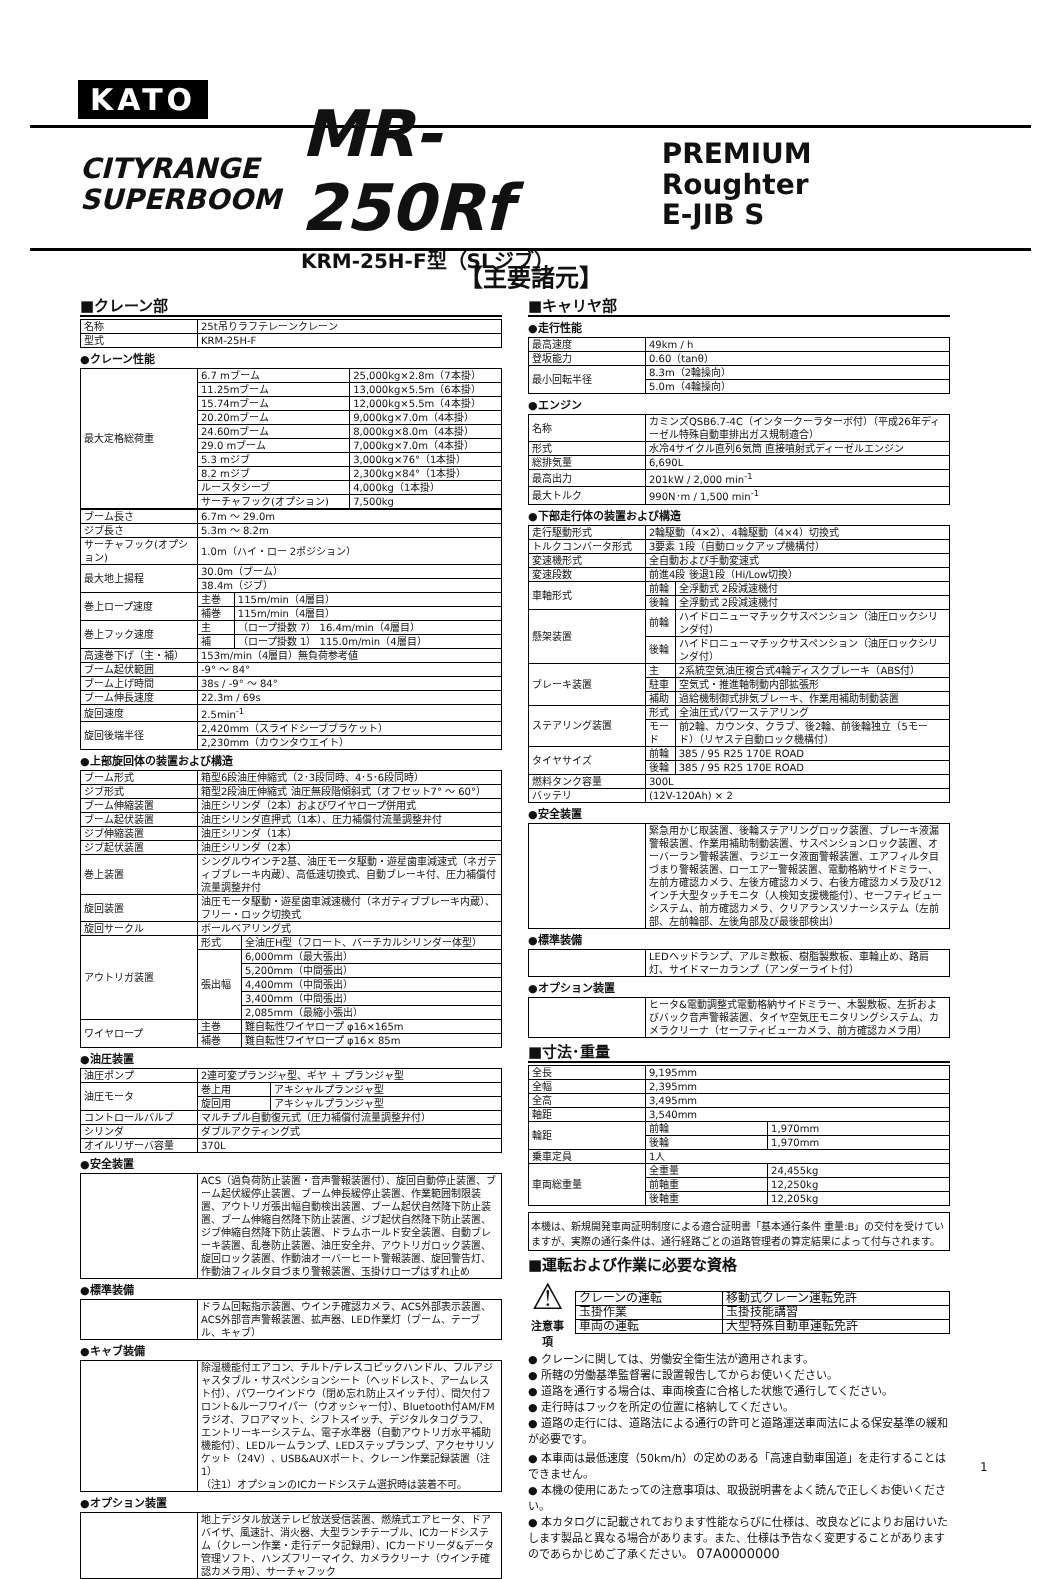KATO
CITYRANGE
SUPERBOOM
MR-250Rf
KRM-25H-F型（SLジブ）
PREMIUM Roughter
E-JIB S
【主要諸元】
■クレーン部
| 名称 | 25t吊りラフテレーンクレーン |
| 型式 | KRM-25H-F |
●クレーン性能
| 最大定格総荷重 | 6.7 mブーム | 25,000kg×2.8m（7本掛） |
| | 11.25mブーム | 13,000kg×5.5m（6本掛） |
| | 15.74mブーム | 12,000kg×5.5m（4本掛） |
| | 20.20mブーム | 9,000kg×7.0m（4本掛） |
| | 24.60mブーム | 8,000kg×8.0m（4本掛） |
| | 29.0 mブーム | 7,000kg×7.0m（4本掛） |
| | 5.3 mジブ | 3,000kg×76°（1本掛） |
| | 8.2 mジブ | 2,300kg×84°（1本掛） |
| | ルースタシーブ | 4,000kg（1本掛） |
| | サーチャフック(オプション) | 7,500kg |
| ブーム長さ | 6.7m ～ 29.0m | |
| ジブ長さ | 5.3m ～ 8.2m | |
| サーチャフック(オプション) | 1.0m（ハイ・ロー 2ポジション） | |
| 最大地上揚程 | 30.0m（ブーム） | |
| | 38.4m（ジブ） | |
| 巻上ロープ速度 | 主巻 | 115m/min（4層目） |
| | 補巻 | 115m/min（4層目） |
| 巻上フック速度 | 主 | （ロープ掛数 7） 16.4m/min（4層目） |
| | 補 | （ロープ掛数 1） 115.0m/min（4層目） |
| 高速巻下げ（主・補） | 153m/min（4層目）無負荷参考値 | |
| ブーム起伏範囲 | -9° ～ 84° | |
| ブーム上げ時間 | 38s / -9° ～ 84° | |
| ブーム伸長速度 | 22.3m / 69s | |
| 旋回速度 | 2.5min<sup>-1</sup> | |
| 旋回後端半径 | 2,420mm（スライドシーブブラケット） | |
| | 2,230mm（カウンタウエイト） | |
●上部旋回体の装置および構造
| ブーム形式 | 箱型6段油圧伸縮式（2･3段同時、4･5･6段同時） | |
| ジブ形式 | 箱型2段油圧伸縮式 油圧無段階傾斜式（オフセット7° ～ 60°） | |
| ブーム伸縮装置 | 油圧シリンダ（2本）およびワイヤロープ併用式 | |
| ブーム起伏装置 | 油圧シリンダ直押式（1本）、圧力補償付流量調整弁付 | |
| ジブ伸縮装置 | 油圧シリンダ（1本） | |
| ジブ起伏装置 | 油圧シリンダ（2本） | |
| 巻上装置 | シングルウインチ2基、油圧モータ駆動・遊星歯車減速式（ネガティブブレーキ内蔵）、高低速切換式、自動ブレーキ付、圧力補償付流量調整弁付 | |
| 旋回装置 | 油圧モータ駆動・遊星歯車減速機付（ネガティブブレーキ内蔵）、フリー・ロック切換式 | |
| 旋回サークル | ボールベアリング式 | |
| アウトリガ装置 | 形式 | 全油圧H型（フロート、バーチカルシリンダー体型） |
| | 張出幅 | 6,000mm（最大張出） |
| | | 5,200mm（中間張出） |
| | | 4,400mm（中間張出） |
| | | 3,400mm（中間張出） |
| | | 2,085mm（最縮小張出） |
| ワイヤロープ | 主巻 | 難自転性ワイヤロープ φ16×165m |
| | 補巻 | 難自転性ワイヤロープ φ16× 85m |
●油圧装置
| 油圧ポンプ | 2連可変プランジャ型、ギヤ ＋ プランジャ型 | |
| 油圧モータ | 巻上用 | アキシャルプランジャ型 |
| | 旋回用 | アキシャルプランジャ型 |
| コントロールバルブ | マルチプル自動復元式（圧力補償付流量調整弁付） | |
| シリンダ | ダブルアクティング式 | |
| オイルリザーバ容量 | 370L | |
●安全装置
| | ACS（過負荷防止装置・音声警報装置付）、旋回自動停止装置、ブーム起伏緩停止装置、ブーム伸長緩停止装置、作業範囲制限装置、アウトリガ張出幅自動検出装置、ブーム起伏自然降下防止装置、ブーム伸縮自然降下防止装置、ジブ起伏自然降下防止装置、ジブ伸縮自然降下防止装置、ドラムホールド安全装置、自動ブレーキ装置、乱巻防止装置、油圧安全弁、アウトリガロック装置、旋回ロック装置、作動油オーバーヒート警報装置、旋回警告灯、作動油フィルタ目づまり警報装置、玉掛けロープはずれ止め |
●標準装備
| | ドラム回転指示装置、ウインチ確認カメラ、ACS外部表示装置、ACS外部音声警報装置、拡声器、LED作業灯（ブーム、テーブル、キャブ） |
●キャブ装備
| | 除湿機能付エアコン、チルト/テレスコピックハンドル、フルアジャスタブル・サスペンションシート（ヘッドレスト、アームレスト付）、パワーウインドウ（閉め忘れ防止スイッチ付）、間欠付フロント&ルーフワイパー（ウオッシャー付）、Bluetooth付AM/FMラジオ、フロアマット、シフトスイッチ、デジタルタコグラフ、エントリーキーシステム、電子水準器（自動アウトリガ水平補助機能付）、LEDルームランプ、LEDステップランプ、アクセサリソケット（24V）、USB&AUXポート、クレーン作業記録装置（注1） （注1）オプションのICカードシステム選択時は装着不可。 |
●オプション装置
| | 地上デジタル放送テレビ放送受信装置、燃焼式エアヒータ、ドアバイザ、風速計、消火器、大型ランチテーブル、ICカードシステム（クレーン作業・走行データ記録用）、ICカードリーダ&データ管理ソフト、ハンズフリーマイク、カメラクリーナ（ウインチ確認カメラ用）、サーチャフック |
■キャリヤ部
●走行性能
| 最高速度 | 49km / h |
| 登坂能力 | 0.60（tanθ） |
| 最小回転半径 | 8.3m（2輪操向） |
| | 5.0m（4輪操向） |
●エンジン
| 名称 | カミンズQSB6.7-4C（インタークーラターボ付）（平成26年ディーゼル特殊自動車排出ガス規制適合） |
| 形式 | 水冷4サイクル直列6気筒 直接噴射式ディーゼルエンジン |
| 総排気量 | 6,690L |
| 最高出力 | 201kW / 2,000 min<sup>-1</sup> |
| 最大トルク | 990N･m / 1,500 min<sup>-1</sup> |
●下部走行体の装置および構造
| 走行駆動形式 | 2輪駆動（4×2）、4輪駆動（4×4）切換式 | |
| トルクコンバータ形式 | 3要素 1段（自動ロックアップ機構付） | |
| 変速機形式 | 全自動および手動変速式 | |
| 変速段数 | 前進4段 後退1段（Hi/Low切換） | |
| 車軸形式 | 前輪 | 全浮動式 2段減速機付 |
| | 後輪 | 全浮動式 2段減速機付 |
| 懸架装置 | 前輪 | ハイドロニューマチックサスペンション（油圧ロックシリンダ付） |
| | 後輪 | ハイドロニューマチックサスペンション（油圧ロックシリンダ付） |
| ブレーキ装置 | 主 | 2系統空気油圧複合式4輪ディスクブレーキ（ABS付） |
| | 駐車 | 空気式・推進軸制動内部拡張形 |
| | 補助 | 過給機制御式排気ブレーキ、作業用補助制動装置 |
| ステアリング装置 | 形式 | 全油圧式パワーステアリング |
| | モード | 前2輪、カウンタ、クラブ、後2輪、前後輪独立（5モード）（リヤステ自動ロック機構付） |
| タイヤサイズ | 前輪 | 385 / 95 R25 170E ROAD |
| | 後輪 | 385 / 95 R25 170E ROAD |
| 燃料タンク容量 | 300L | |
| バッテリ | (12V-120Ah) × 2 | |
●安全装置
| | 緊急用かじ取装置、後輪ステアリングロック装置、ブレーキ液漏警報装置、作業用補助制動装置、サスペンションロック装置、オーバーラン警報装置、ラジエータ液面警報装置、エアフィルタ目づまり警報装置、ローエアー警報装置、電動格納サイドミラー、左前方確認カメラ、左後方確認カメラ、右後方確認カメラ及び12インチ大型タッチモニタ（人検知支援機能付）、セーフティビューシステム、前方確認カメラ、クリアランスソナーシステム（左前部、左前輪部、左後角部及び最後部検出） |
●標準装備
| | LEDヘッドランプ、アルミ敷板、樹脂製敷板、車輪止め、路肩灯、サイドマーカランプ（アンダーライト付） |
●オプション装置
| | ヒータ&電動調整式電動格納サイドミラー、木製敷板、左折およびバック音声警報装置、タイヤ空気圧モニタリングシステム、カメラクリーナ（セーフティビューカメラ、前方確認カメラ用） |
■寸法･重量
| 全長 | 9,195mm | |
| 全幅 | 2,395mm | |
| 全高 | 3,495mm | |
| 軸距 | 3,540mm | |
| 輪距 | 前輪 | 1,970mm |
| | 後輪 | 1,970mm |
| 乗車定員 | 1人 | |
| 車両総重量 | 全重量 | 24,455kg |
| | 前軸重 | 12,250kg |
| | 後軸重 | 12,205kg |
本機は、新規開発車両証明制度による適合証明書「基本通行条件 重量:B」の交付を受けていますが、実際の通行条件は、通行経路ごとの道路管理者の算定結果によって付与されます。
■運転および作業に必要な資格
⚠
注意事項
| クレーンの運転 | 移動式クレーン運転免許 |
| 玉掛作業 | 玉掛技能講習 |
| 車両の運転 | 大型特殊自動車運転免許 |
● クレーンに関しては、労働安全衛生法が適用されます。
● 所轄の労働基準監督署に設置報告してからお使いください。
● 道路を通行する場合は、車両検査に合格した状態で通行してください。
● 走行時はフックを所定の位置に格納してください。
● 道路の走行には、道路法による通行の許可と道路運送車両法による保安基準の緩和が必要です。
● 本車両は最低速度（50km/h）の定めのある「高速自動車国道」を走行することはできません。
● 本機の使用にあたっての注意事項は、取扱説明書をよく読んで正しくお使いください。
● 本カタログに記載されております性能ならびに仕様は、改良などによりお届けいたします製品と異なる場合があります。また、仕様は予告なく変更することがありますのであらかじめご了承ください。 07A0000000
1